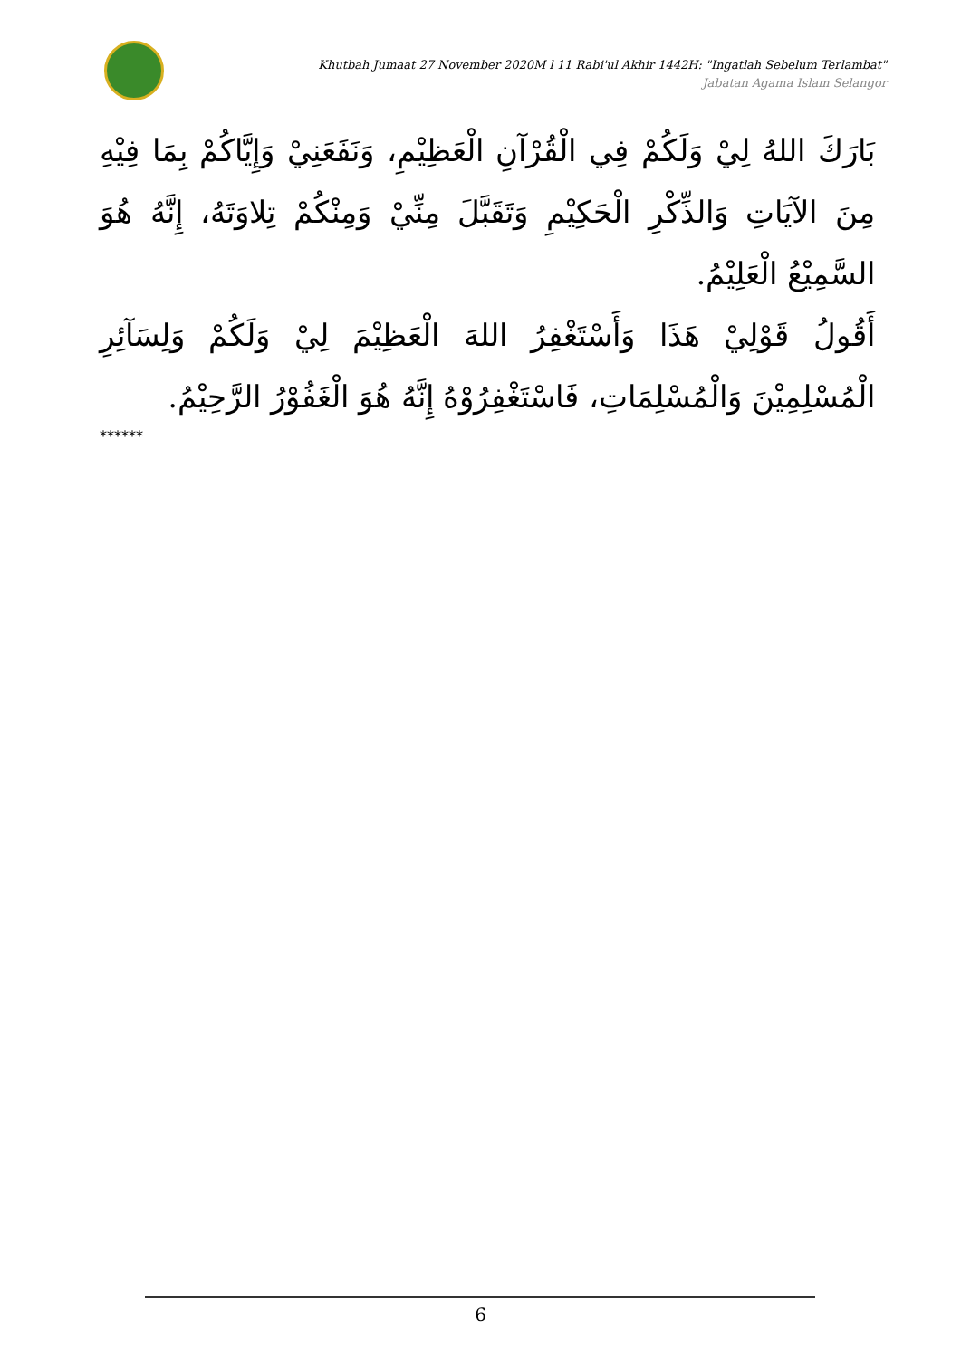Khutbah Jumaat 27 November 2020M l 11 Rabi'ul Akhir 1442H: "Ingatlah Sebelum Terlambat"
Jabatan Agama Islam Selangor
بَارَكَ اللهُ لِيْ وَلَكُمْ فِي الْقُرْآنِ الْعَظِيْمِ، وَنَفَعَنِيْ وَإِيَّاكُمْ بِمَا فِيْهِ مِنَ الآيَاتِ وَالذِّكْرِ الْحَكِيْمِ وَتَقَبَّلَ مِنِّيْ وَمِنْكُمْ تِلاوَتَهُ، إِنَّهُ هُوَ السَّمِيْعُ الْعَلِيْمُ.
أَقُولُ قَوْلِيْ هَذَا وَأَسْتَغْفِرُ اللهَ الْعَظِيْمَ لِيْ وَلَكُمْ وَلِسَآئِرِ الْمُسْلِمِيْنَ وَالْمُسْلِمَاتِ، فَاسْتَغْفِرُوْهُ إِنَّهُ هُوَ الْغَفُوْرُ الرَّحِيْمُ.
******
6